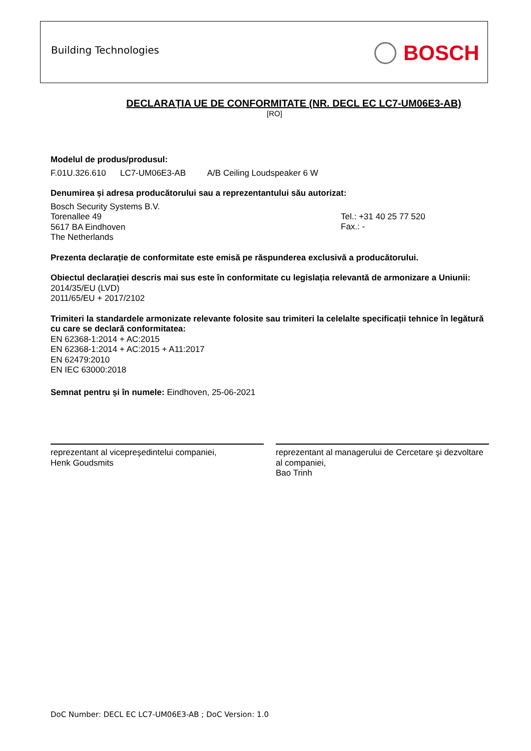Building Technologies BOSCH
DECLARAȚIA UE DE CONFORMITATE (NR. DECL EC LC7-UM06E3-AB)
[RO]
Modelul de produs/produsul:
F.01U.326.610 LC7-UM06E3-AB A/B Ceiling Loudspeaker 6 W
Denumirea și adresa producătorului sau a reprezentantului său autorizat:
Bosch Security Systems B.V.
Torenallee 49
5617 BA Eindhoven
The Netherlands
Tel.: +31 40 25 77 520
Fax.: -
Prezenta declarație de conformitate este emisă pe răspunderea exclusivă a producătorului.
Obiectul declarației descris mai sus este în conformitate cu legislația relevantă de armonizare a Uniunii:
2014/35/EU (LVD)
2011/65/EU + 2017/2102
Trimiteri la standardele armonizate relevante folosite sau trimiteri la celelalte specificații tehnice în legătură cu care se declară conformitatea:
EN 62368-1:2014 + AC:2015
EN 62368-1:2014 + AC:2015 + A11:2017
EN 62479:2010
EN IEC 63000:2018
Semnat pentru și în numele: Eindhoven, 25-06-2021
reprezentant al vicepreşedintelui companiei,
Henk Goudsmits
reprezentant al managerului de Cercetare şi dezvoltare al companiei,
Bao Trinh
DoC Number: DECL EC LC7-UM06E3-AB ; DoC Version: 1.0